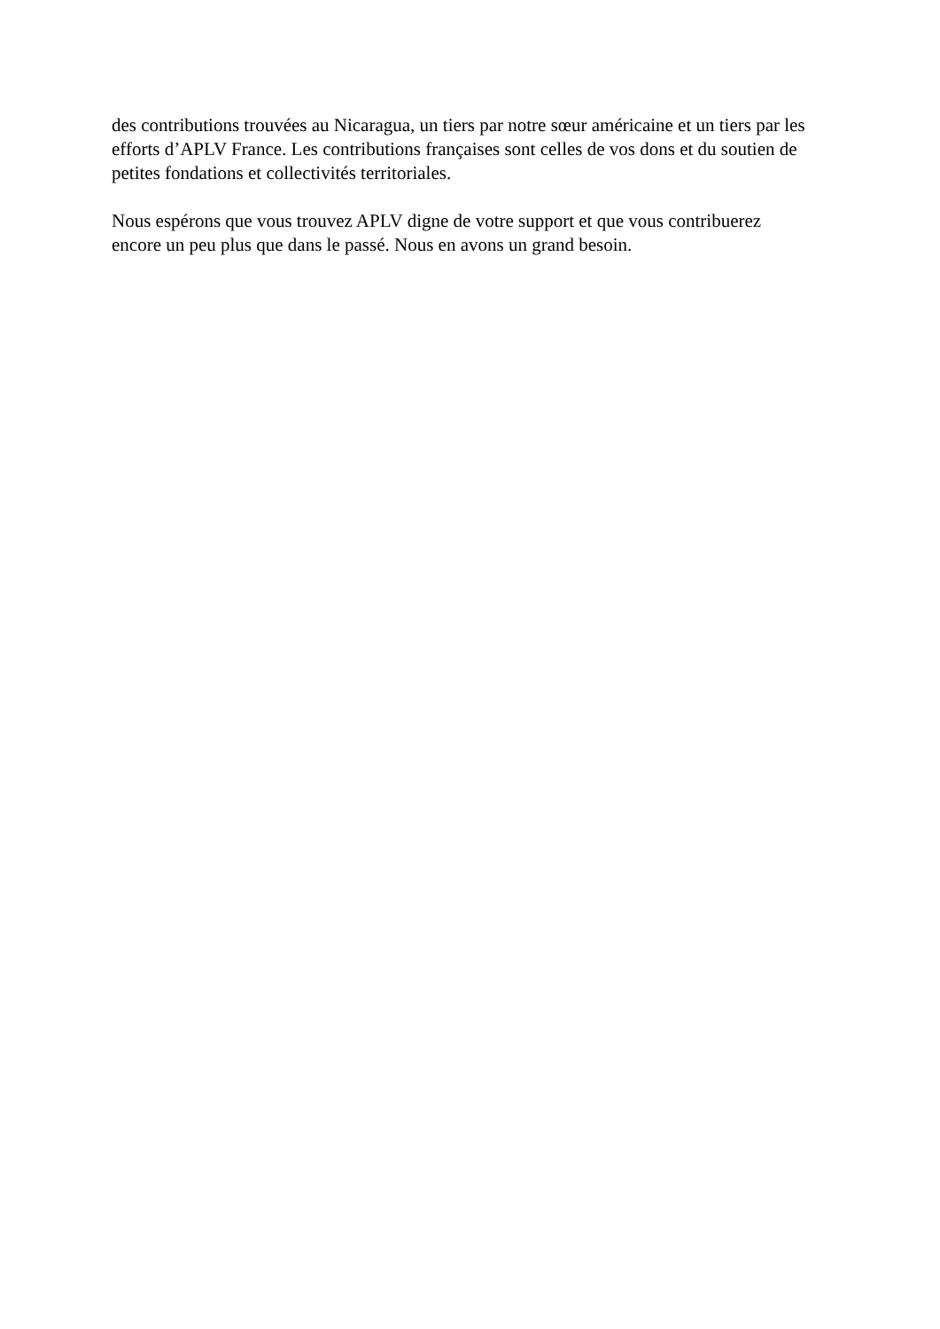des contributions trouvées au Nicaragua, un tiers par notre sœur américaine et un tiers par les efforts d’APLV France. Les contributions françaises sont celles de vos dons et du soutien de petites fondations et collectivités territoriales.
Nous espérons que vous trouvez APLV digne de votre support et que vous contribuerez
encore un peu plus que dans le passé. Nous en avons un grand besoin.